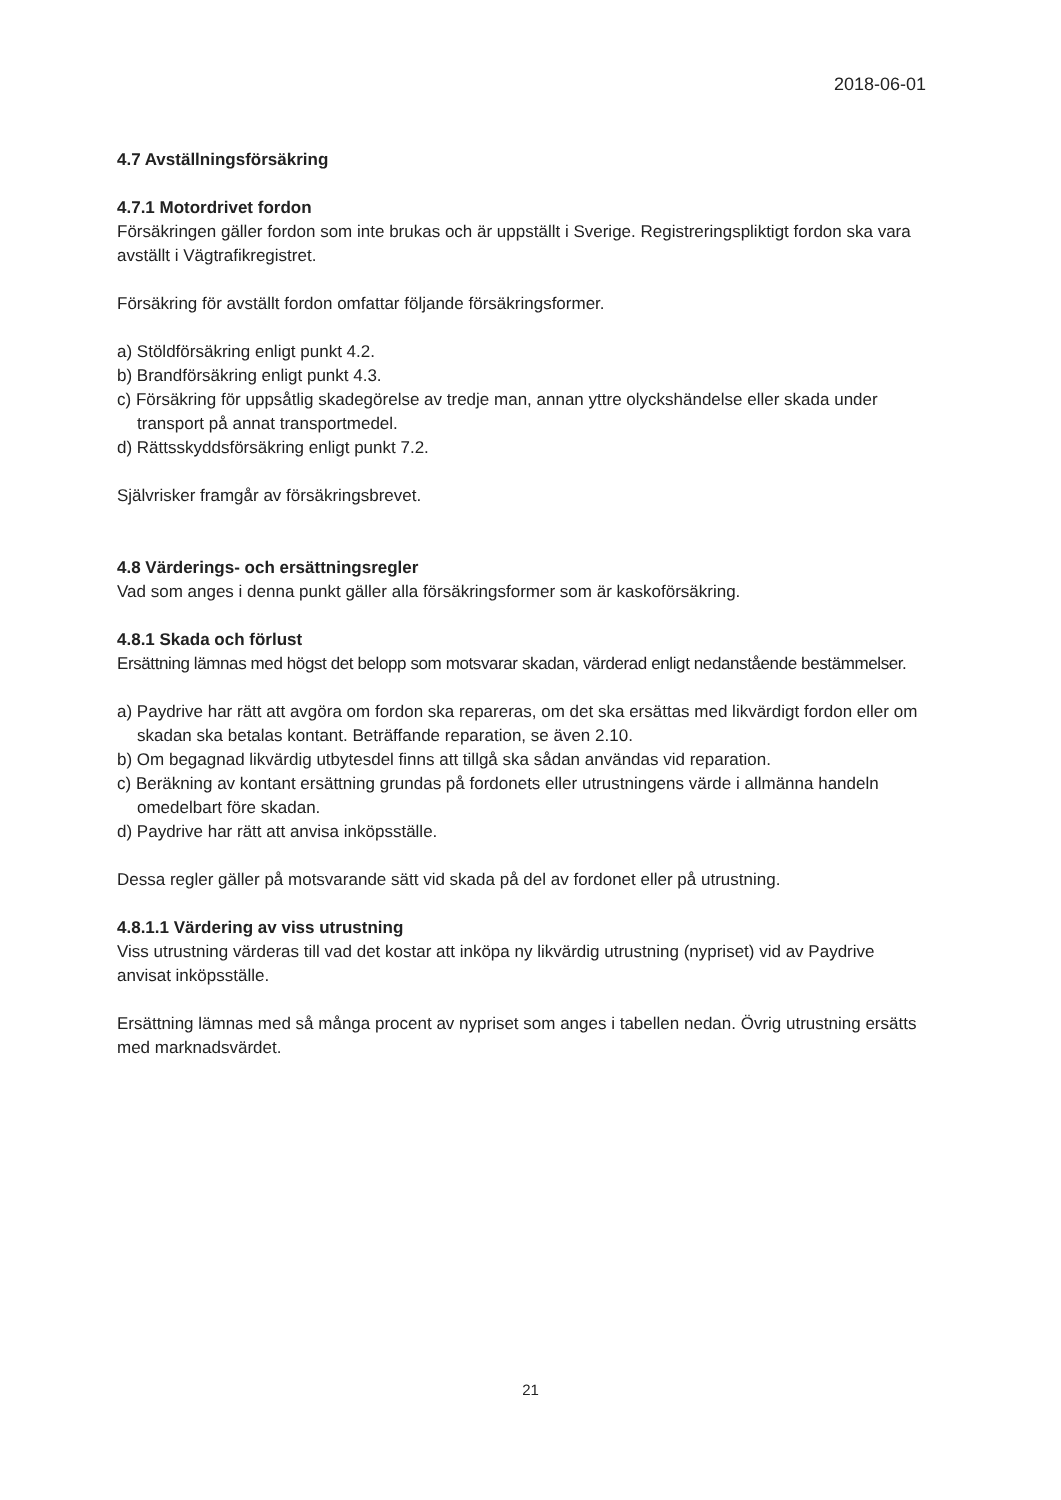2018-06-01
4.7 Avställningsförsäkring
4.7.1 Motordrivet fordon
Försäkringen gäller fordon som inte brukas och är uppställt i Sverige. Registreringspliktigt fordon ska vara avställt i Vägtrafikregistret.
Försäkring för avställt fordon omfattar följande försäkringsformer.
a) Stöldförsäkring enligt punkt 4.2.
b) Brandförsäkring enligt punkt 4.3.
c) Försäkring för uppsåtlig skadegörelse av tredje man, annan yttre olyckshändelse eller skada under transport på annat transportmedel.
d) Rättsskyddsförsäkring enligt punkt 7.2.
Självrisker framgår av försäkringsbrevet.
4.8 Värderings- och ersättningsregler
Vad som anges i denna punkt gäller alla försäkringsformer som är kaskoförsäkring.
4.8.1 Skada och förlust
Ersättning lämnas med högst det belopp som motsvarar skadan, värderad enligt nedanstående bestämmelser.
a) Paydrive har rätt att avgöra om fordon ska repareras, om det ska ersättas med likvärdigt fordon eller om skadan ska betalas kontant. Beträffande reparation, se även 2.10.
b) Om begagnad likvärdig utbytesdel finns att tillgå ska sådan användas vid reparation.
c) Beräkning av kontant ersättning grundas på fordonets eller utrustningens värde i allmänna handeln omedelbart före skadan.
d) Paydrive har rätt att anvisa inköpsställe.
Dessa regler gäller på motsvarande sätt vid skada på del av fordonet eller på utrustning.
4.8.1.1 Värdering av viss utrustning
Viss utrustning värderas till vad det kostar att inköpa ny likvärdig utrustning (nypriset) vid av Paydrive anvisat inköpsställe.
Ersättning lämnas med så många procent av nypriset som anges i tabellen nedan. Övrig utrustning ersätts med marknadsvärdet.
21